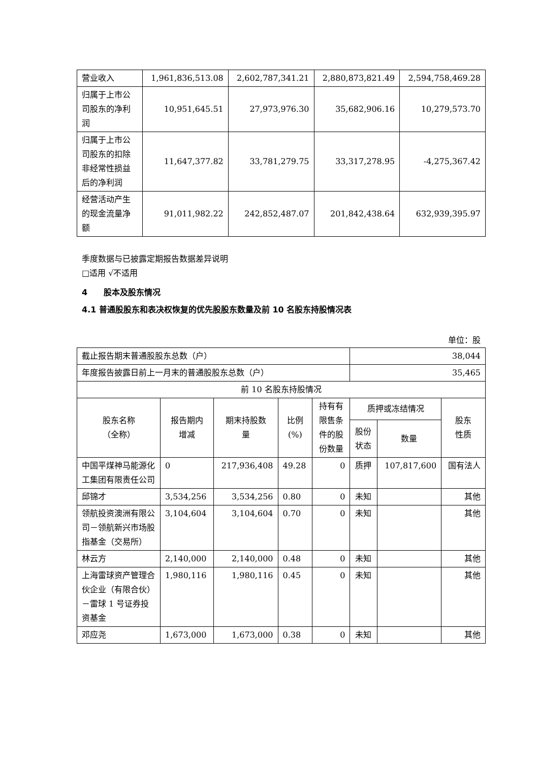| 营业收入 | 1,961,836,513.08 | 2,602,787,341.21 | 2,880,873,821.49 | 2,594,758,469.28 |
| 归属于上市公司股东的净利润 | 10,951,645.51 | 27,973,976.30 | 35,682,906.16 | 10,279,573.70 |
| 归属于上市公司股东的扣除非经常性损益后的净利润 | 11,647,377.82 | 33,781,279.75 | 33,317,278.95 | -4,275,367.42 |
| 经营活动产生的现金流量净额 | 91,011,982.22 | 242,852,487.07 | 201,842,438.64 | 632,939,395.97 |
季度数据与已披露定期报告数据差异说明
□适用 √不适用
4　　股本及股东情况
4.1 普通股股东和表决权恢复的优先股股东数量及前 10 名股东持股情况表
单位：股
| 截止报告期末普通股股东总数（户） | | | | | 38,044 | | |
| 年度报告披露日前上一月末的普通股股东总数（户） | | | | | 35,465 | | |
| 前 10 名股东持股情况 | | | | | | | |
| 股东名称 （全称） | 报告期内 增减 | 期末持股数 量 | 比例 (%) | 持有有限售条件的股份数量 | 质押或冻结情况 | | 股东 性质 |
| | | | | | 股份 状态 | 数量 | |
| 中国平煤神马能源化工集团有限责任公司 | 0 | 217,936,408 | 49.28 | 0 | 质押 | 107,817,600 | 国有法人 |
| 邱锦才 | 3,534,256 | 3,534,256 | 0.80 | 0 | 未知 | | 其他 |
| 领航投资澳洲有限公司－领航新兴市场股指基金（交易所） | 3,104,604 | 3,104,604 | 0.70 | 0 | 未知 | | 其他 |
| 林云方 | 2,140,000 | 2,140,000 | 0.48 | 0 | 未知 | | 其他 |
| 上海雷球资产管理合伙企业（有限合伙）－雷球 1 号证券投资基金 | 1,980,116 | 1,980,116 | 0.45 | 0 | 未知 | | 其他 |
| 邓应尧 | 1,673,000 | 1,673,000 | 0.38 | 0 | 未知 | | 其他 |